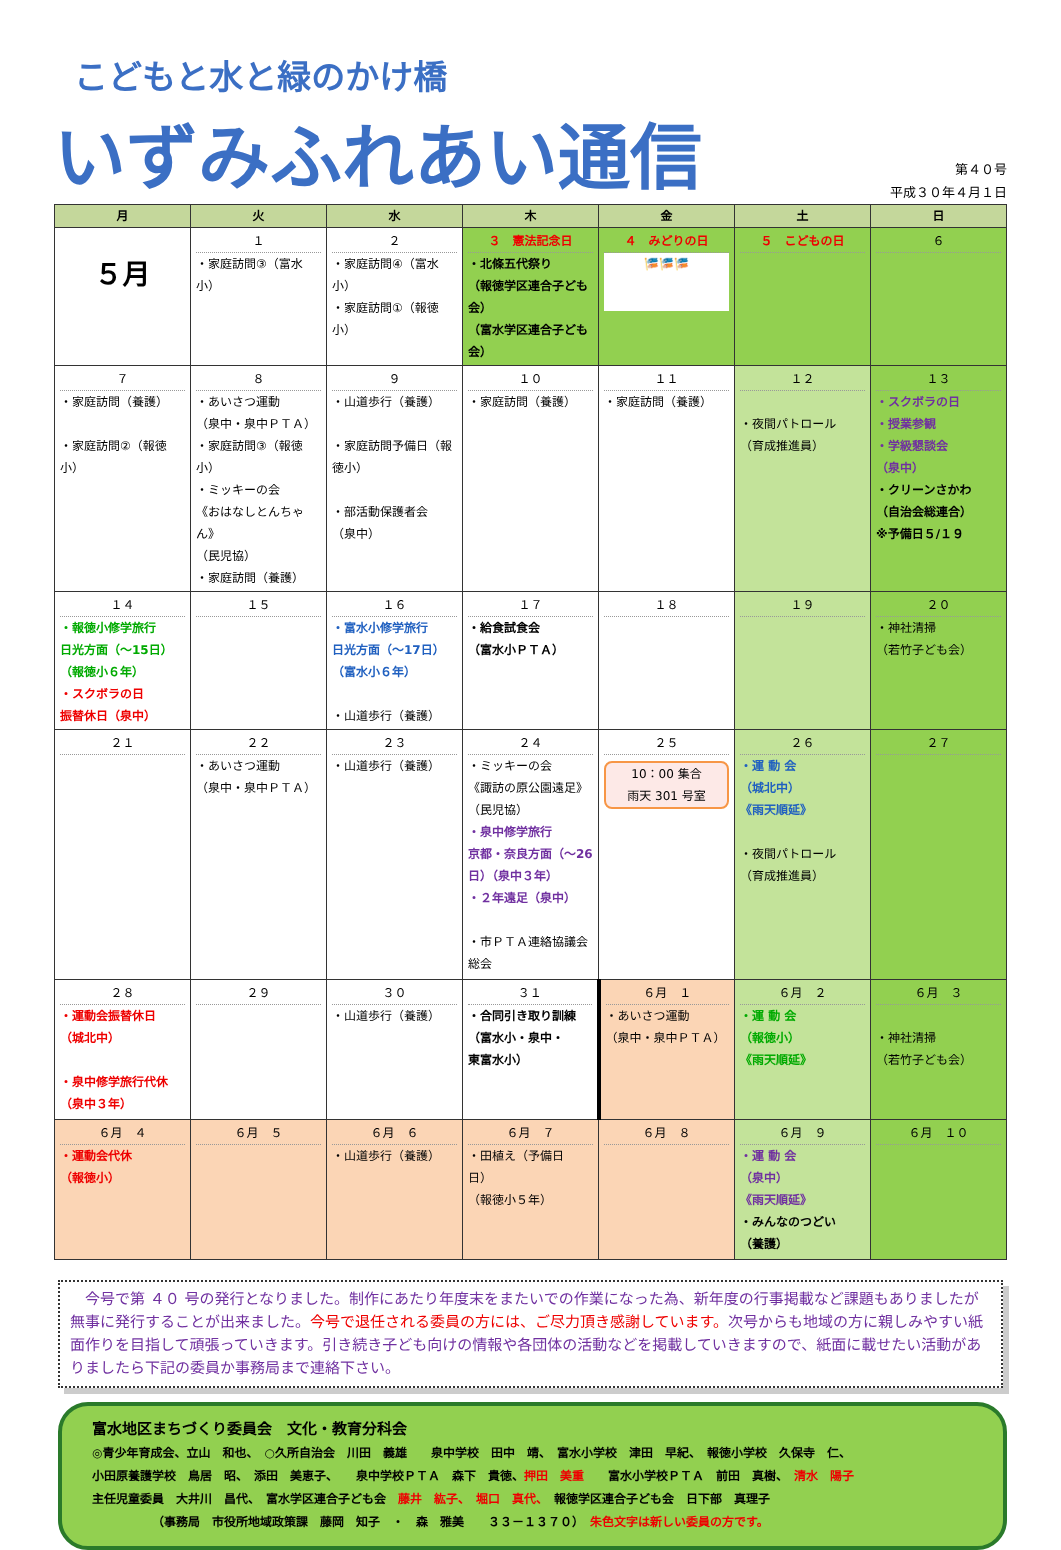こどもと水と緑のかけ橋
いずみふれあい通信
第４０号
平成３０年４月１日
| 月 | 火 | 水 | 木 | 金 | 土 | 日 |
| --- | --- | --- | --- | --- | --- | --- |
| ５月 | １ ・家庭訪問③（富水小） | ２ ・家庭訪問④（富水小） ・家庭訪問①（報徳小） | ３ 憲法記念日 ・北條五代祭り （報徳学区連合子ども会） （富水学区連合子ども会） | ４ みどりの日 🎏🎏🎏 | ５ こどもの日 | ６ |
| ７ ・家庭訪問（養護） ・家庭訪問②（報徳小） | ８ ・あいさつ運動 （泉中・泉中ＰＴＡ） ・家庭訪問③（報徳小） ・ミッキーの会 《おはなしとんちゃん》 （民児協） ・家庭訪問（養護） | ９ ・山道歩行（養護） ・家庭訪問予備日（報徳小） ・部活動保護者会 （泉中） | １０ ・家庭訪問（養護） | １１ ・家庭訪問（養護） | １２ ・夜間パトロール （育成推進員） | １３ ・スクボラの日 ・授業参観 ・学級懇談会 （泉中） ・クリーンさかわ （自治会総連合） ※予備日５/１９ |
| １４ ・報徳小修学旅行 日光方面（～15日） （報徳小６年） ・スクボラの日 振替休日（泉中） | １５ | １６ ・富水小修学旅行 日光方面（～17日） （富水小６年） ・山道歩行（養護） | １７ ・給食試食会 （富水小ＰＴＡ） | １８ | １９ | ２０ ・神社清掃 （若竹子ども会） |
| ２１ | ２２ ・あいさつ運動 （泉中・泉中ＰＴＡ） | ２３ ・山道歩行（養護） | ２４ ・ミッキーの会 《諏訪の原公園遠足》 （民児協） ・泉中修学旅行 京都・奈良方面（～26日）（泉中３年） ・２年遠足（泉中） ・市ＰＴＡ連絡協議会 総会 | ２５ 10：00 集合 雨天 301 号室 | ２６ ・運 動 会 （城北中） 《雨天順延》 ・夜間パトロール （育成推進員） | ２７ |
| ２８ ・運動会振替休日 （城北中） ・泉中修学旅行代休 （泉中３年） | ２９ | ３０ ・山道歩行（養護） | ３１ ・合同引き取り訓練 （富水小・泉中・ 東富水小） | ６月 １ ・あいさつ運動 （泉中・泉中ＰＴＡ） | ６月 ２ ・運 動 会 （報徳小） 《雨天順延》 | ６月 ３ ・神社清掃 （若竹子ども会） |
| ６月 ４ ・運動会代休 （報徳小） | ６月 ５ | ６月 ６ ・山道歩行（養護） | ６月 ７ ・田植え（予備日 日） （報徳小５年） | ６月 ８ | ６月 ９ ・運 動 会 （泉中） 《雨天順延》 ・みんなのつどい （養護） | ６月 １０ |
　今号で第 ４０ 号の発行となりました。制作にあたり年度末をまたいでの作業になった為、新年度の行事掲載など課題もありましたが無事に発行することが出来ました。今号で退任される委員の方には、ご尽力頂き感謝しています。次号からも地域の方に親しみやすい紙面作りを目指して頑張っていきます。引き続き子ども向けの情報や各団体の活動などを掲載していきますので、紙面に載せたい活動がありましたら下記の委員か事務局まで連絡下さい。
富水地区まちづくり委員会　文化・教育分科会
◎青少年育成会、立山　和也、　○久所自治会　川田　義雄　　泉中学校　田中　靖、　富水小学校　津田　早紀、　報徳小学校　久保寺　仁、
小田原養護学校　鳥居　昭、　添田　美恵子、　　泉中学校ＰＴＡ　森下　貴徳、押田　美重　　富水小学校ＰＴＡ　前田　真樹、　清水　陽子
主任児童委員　大井川　昌代、　富水学区連合子ども会　藤井　紘子、　堀口　真代、　報徳学区連合子ども会　日下部　真理子
（事務局　市役所地域政策課　藤岡　知子　・　森　雅美　　３３－１３７０）　朱色文字は新しい委員の方です。